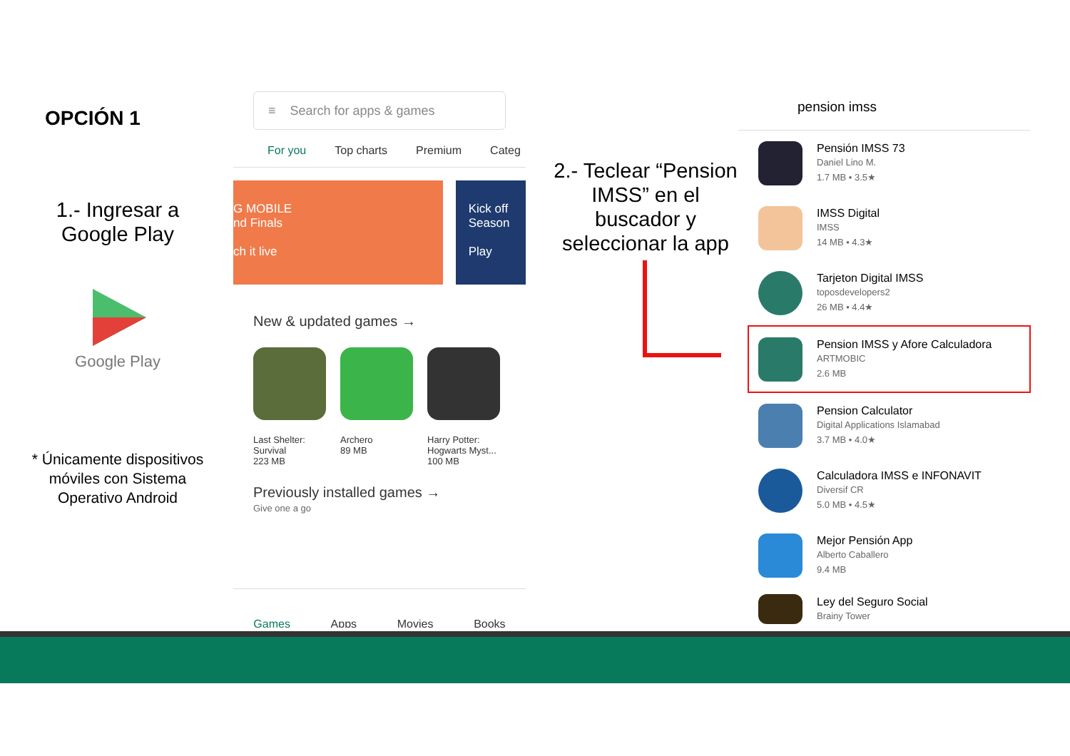OPCIÓN 1
1.- Ingresar a Google Play
Google Play
* Únicamente dispositivos móviles con Sistema Operativo Android
≡ Search for apps & games
For you Top charts Premium Categ
G MOBILE
nd Finals
ch it live
Kick off Season
Play
New & updated games →
Last Shelter: Survival
223 MB
Archero
89 MB
Harry Potter: Hogwarts Myst...
100 MB
Previously installed games →
Give one a go
Games Apps Movies Books
2.- Teclear “Pension IMSS” en el buscador y seleccionar la app
pension imss
Pensión IMSS 73
Daniel Lino M.
1.7 MB • 3.5★
IMSS Digital
IMSS
14 MB • 4.3★
Tarjeton Digital IMSS
toposdevelopers2
26 MB • 4.4★
Pension IMSS y Afore Calculadora
ARTMOBIC
2.6 MB
Pension Calculator
Digital Applications Islamabad
3.7 MB • 4.0★
Calculadora IMSS e INFONAVIT
Diversif CR
5.0 MB • 4.5★
Mejor Pensión App
Alberto Caballero
9.4 MB
Ley del Seguro Social
Brainy Tower